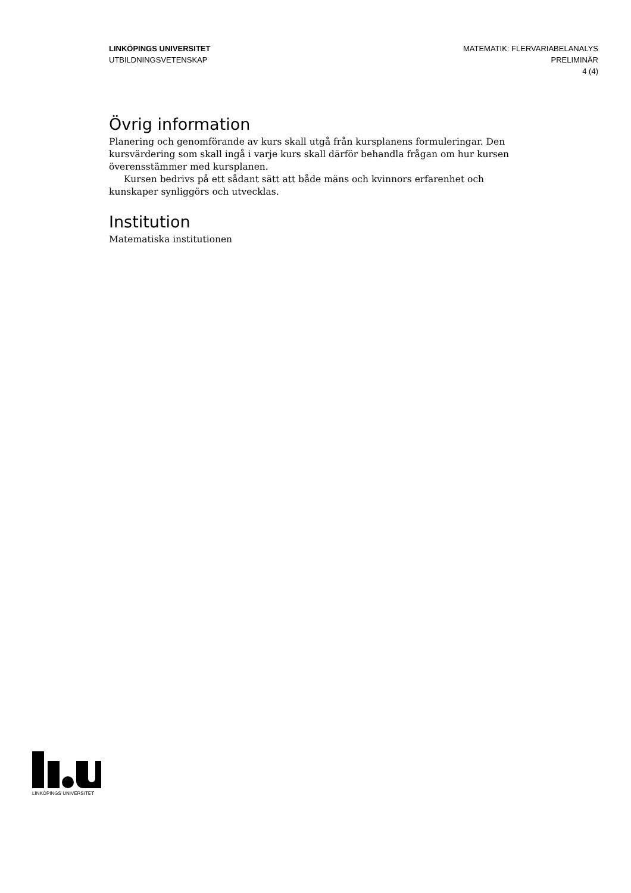LINKÖPINGS UNIVERSITET
UTBILDNINGSVETENSKAP
MATEMATIK: FLERVARIABELANALYS
PRELIMINÄR
4 (4)
Övrig information
Planering och genomförande av kurs skall utgå från kursplanens formuleringar. Den kursvärdering som skall ingå i varje kurs skall därför behandla frågan om hur kursen överensstämmer med kursplanen.
Kursen bedrivs på ett sådant sätt att både mäns och kvinnors erfarenhet och kunskaper synliggörs och utvecklas.
Institution
Matematiska institutionen
LINKÖPINGS UNIVERSITET